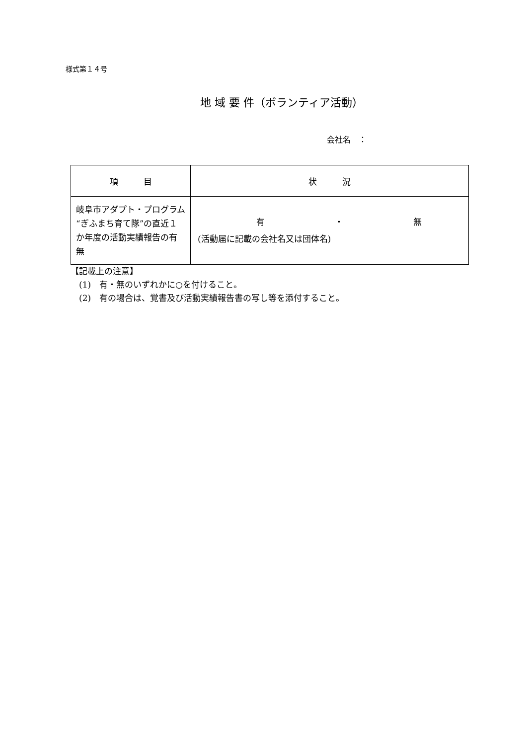様式第１４号
地 域 要 件（ボランティア活動）
会社名　：
| 項 目 | 状 況 |
| --- | --- |
| 岐阜市アダプト・プログラム“ぎふまち育て隊”の直近１か年度の活動実績報告の有無 | 有 ・ 無 (活動届に記載の会社名又は団体名) |
【記載上の注意】
　(1)　有・無のいずれかに○を付けること。
　(2)　有の場合は、覚書及び活動実績報告書の写し等を添付すること。